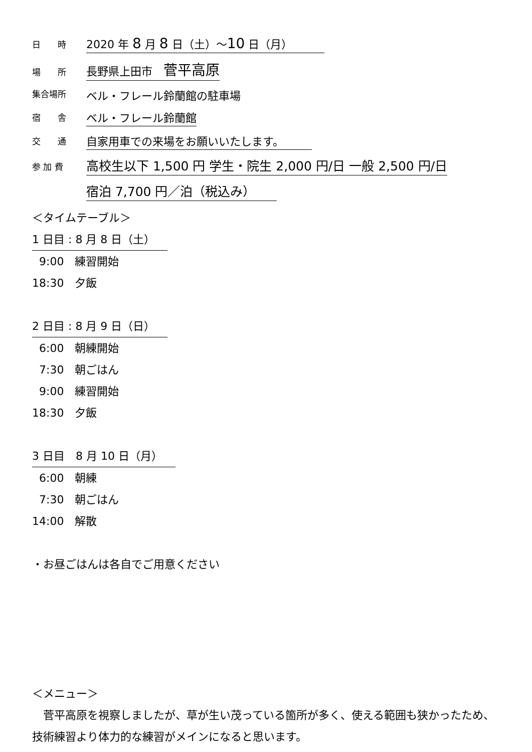日　　時
2020 年 8 月 8 日（土）～10 日（月）
場　　所
長野県上田市　菅平高原
集合場所
ベル・フレール鈴蘭館の駐車場
宿　　舎
ベル・フレール鈴蘭館
交　　通
自家用車での来場をお願いいたします。
参 加 費
高校生以下 1,500 円 学生・院生 2,000 円/日 一般 2,500 円/日
宿泊 7,700 円／泊（税込み）
＜タイムテーブル＞
1 日目 : 8 月 8 日（土）
9:00　練習開始
18:30　夕飯
2 日目 : 8 月 9 日（日）
6:00　朝練開始
7:30　朝ごはん
9:00　練習開始
18:30　夕飯
3 日目　8 月 10 日（月）
6:00　朝練
7:30　朝ごはん
14:00　解散
・お昼ごはんは各自でご用意ください
＜メニュー＞
　菅平高原を視察しましたが、草が生い茂っている箇所が多く、使える範囲も狭かったため、技術練習より体力的な練習がメインになると思います。